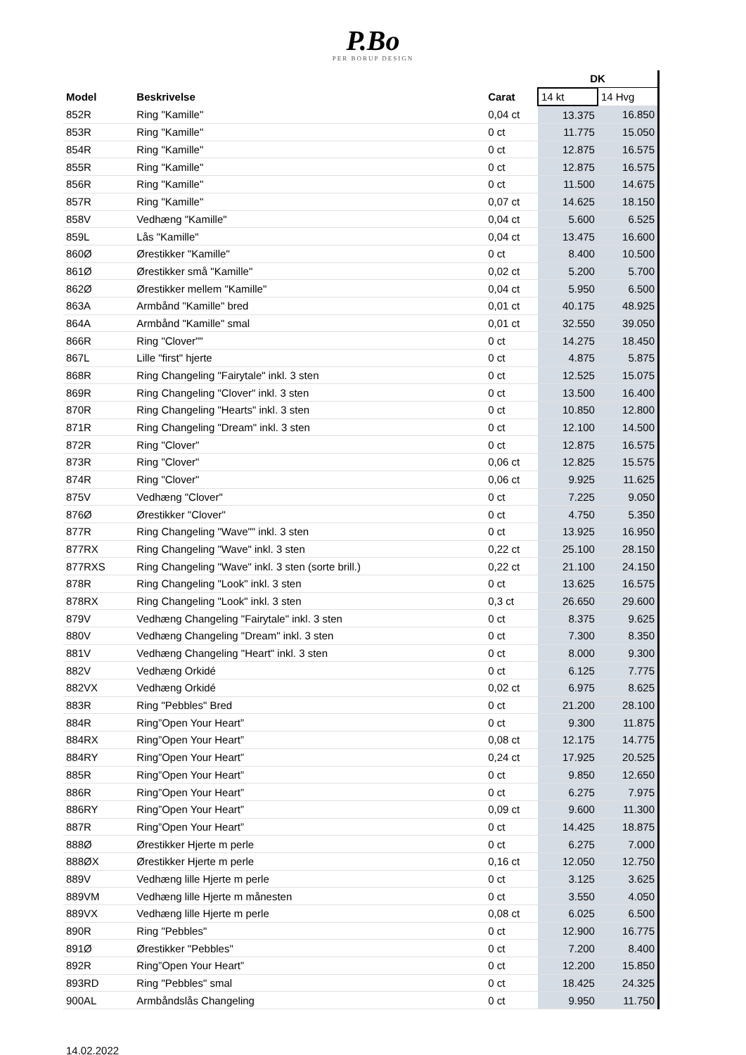P.Bo
PER BORUP DESIGN
| | | | DK | |
| --- | --- | --- | --- | --- |
| Model | Beskrivelse | Carat | 14 kt | 14 Hvg |
| 852R | Ring "Kamille" | 0,04 ct | 13.375 | 16.850 |
| 853R | Ring "Kamille" | 0 ct | 11.775 | 15.050 |
| 854R | Ring "Kamille" | 0 ct | 12.875 | 16.575 |
| 855R | Ring "Kamille" | 0 ct | 12.875 | 16.575 |
| 856R | Ring "Kamille" | 0 ct | 11.500 | 14.675 |
| 857R | Ring "Kamille" | 0,07 ct | 14.625 | 18.150 |
| 858V | Vedhæng "Kamille" | 0,04 ct | 5.600 | 6.525 |
| 859L | Lås "Kamille" | 0,04 ct | 13.475 | 16.600 |
| 860Ø | Ørestikker "Kamille" | 0 ct | 8.400 | 10.500 |
| 861Ø | Ørestikker små "Kamille" | 0,02 ct | 5.200 | 5.700 |
| 862Ø | Ørestikker mellem "Kamille" | 0,04 ct | 5.950 | 6.500 |
| 863A | Armbånd "Kamille" bred | 0,01 ct | 40.175 | 48.925 |
| 864A | Armbånd "Kamille" smal | 0,01 ct | 32.550 | 39.050 |
| 866R | Ring "Clover"" | 0 ct | 14.275 | 18.450 |
| 867L | Lille "first" hjerte | 0 ct | 4.875 | 5.875 |
| 868R | Ring Changeling "Fairytale" inkl. 3 sten | 0 ct | 12.525 | 15.075 |
| 869R | Ring Changeling "Clover" inkl. 3 sten | 0 ct | 13.500 | 16.400 |
| 870R | Ring Changeling "Hearts" inkl. 3 sten | 0 ct | 10.850 | 12.800 |
| 871R | Ring Changeling "Dream" inkl. 3 sten | 0 ct | 12.100 | 14.500 |
| 872R | Ring "Clover" | 0 ct | 12.875 | 16.575 |
| 873R | Ring "Clover" | 0,06 ct | 12.825 | 15.575 |
| 874R | Ring "Clover" | 0,06 ct | 9.925 | 11.625 |
| 875V | Vedhæng "Clover" | 0 ct | 7.225 | 9.050 |
| 876Ø | Ørestikker "Clover" | 0 ct | 4.750 | 5.350 |
| 877R | Ring Changeling "Wave"" inkl. 3 sten | 0 ct | 13.925 | 16.950 |
| 877RX | Ring Changeling "Wave" inkl. 3 sten | 0,22 ct | 25.100 | 28.150 |
| 877RXS | Ring Changeling "Wave" inkl. 3 sten (sorte brill.) | 0,22 ct | 21.100 | 24.150 |
| 878R | Ring Changeling "Look" inkl. 3 sten | 0 ct | 13.625 | 16.575 |
| 878RX | Ring Changeling "Look" inkl. 3 sten | 0,3 ct | 26.650 | 29.600 |
| 879V | Vedhæng Changeling "Fairytale" inkl. 3 sten | 0 ct | 8.375 | 9.625 |
| 880V | Vedhæng Changeling "Dream" inkl. 3 sten | 0 ct | 7.300 | 8.350 |
| 881V | Vedhæng Changeling "Heart" inkl. 3 sten | 0 ct | 8.000 | 9.300 |
| 882V | Vedhæng Orkidé | 0 ct | 6.125 | 7.775 |
| 882VX | Vedhæng Orkidé | 0,02 ct | 6.975 | 8.625 |
| 883R | Ring "Pebbles" Bred | 0 ct | 21.200 | 28.100 |
| 884R | Ring”Open Your Heart” | 0 ct | 9.300 | 11.875 |
| 884RX | Ring”Open Your Heart” | 0,08 ct | 12.175 | 14.775 |
| 884RY | Ring”Open Your Heart” | 0,24 ct | 17.925 | 20.525 |
| 885R | Ring”Open Your Heart” | 0 ct | 9.850 | 12.650 |
| 886R | Ring”Open Your Heart” | 0 ct | 6.275 | 7.975 |
| 886RY | Ring”Open Your Heart” | 0,09 ct | 9.600 | 11.300 |
| 887R | Ring”Open Your Heart” | 0 ct | 14.425 | 18.875 |
| 888Ø | Ørestikker Hjerte m perle | 0 ct | 6.275 | 7.000 |
| 888ØX | Ørestikker Hjerte m perle | 0,16 ct | 12.050 | 12.750 |
| 889V | Vedhæng lille Hjerte m perle | 0 ct | 3.125 | 3.625 |
| 889VM | Vedhæng lille Hjerte m månesten | 0 ct | 3.550 | 4.050 |
| 889VX | Vedhæng lille Hjerte m perle | 0,08 ct | 6.025 | 6.500 |
| 890R | Ring "Pebbles" | 0 ct | 12.900 | 16.775 |
| 891Ø | Ørestikker "Pebbles" | 0 ct | 7.200 | 8.400 |
| 892R | Ring”Open Your Heart” | 0 ct | 12.200 | 15.850 |
| 893RD | Ring "Pebbles" smal | 0 ct | 18.425 | 24.325 |
| 900AL | Armbåndslås Changeling | 0 ct | 9.950 | 11.750 |
14.02.2022